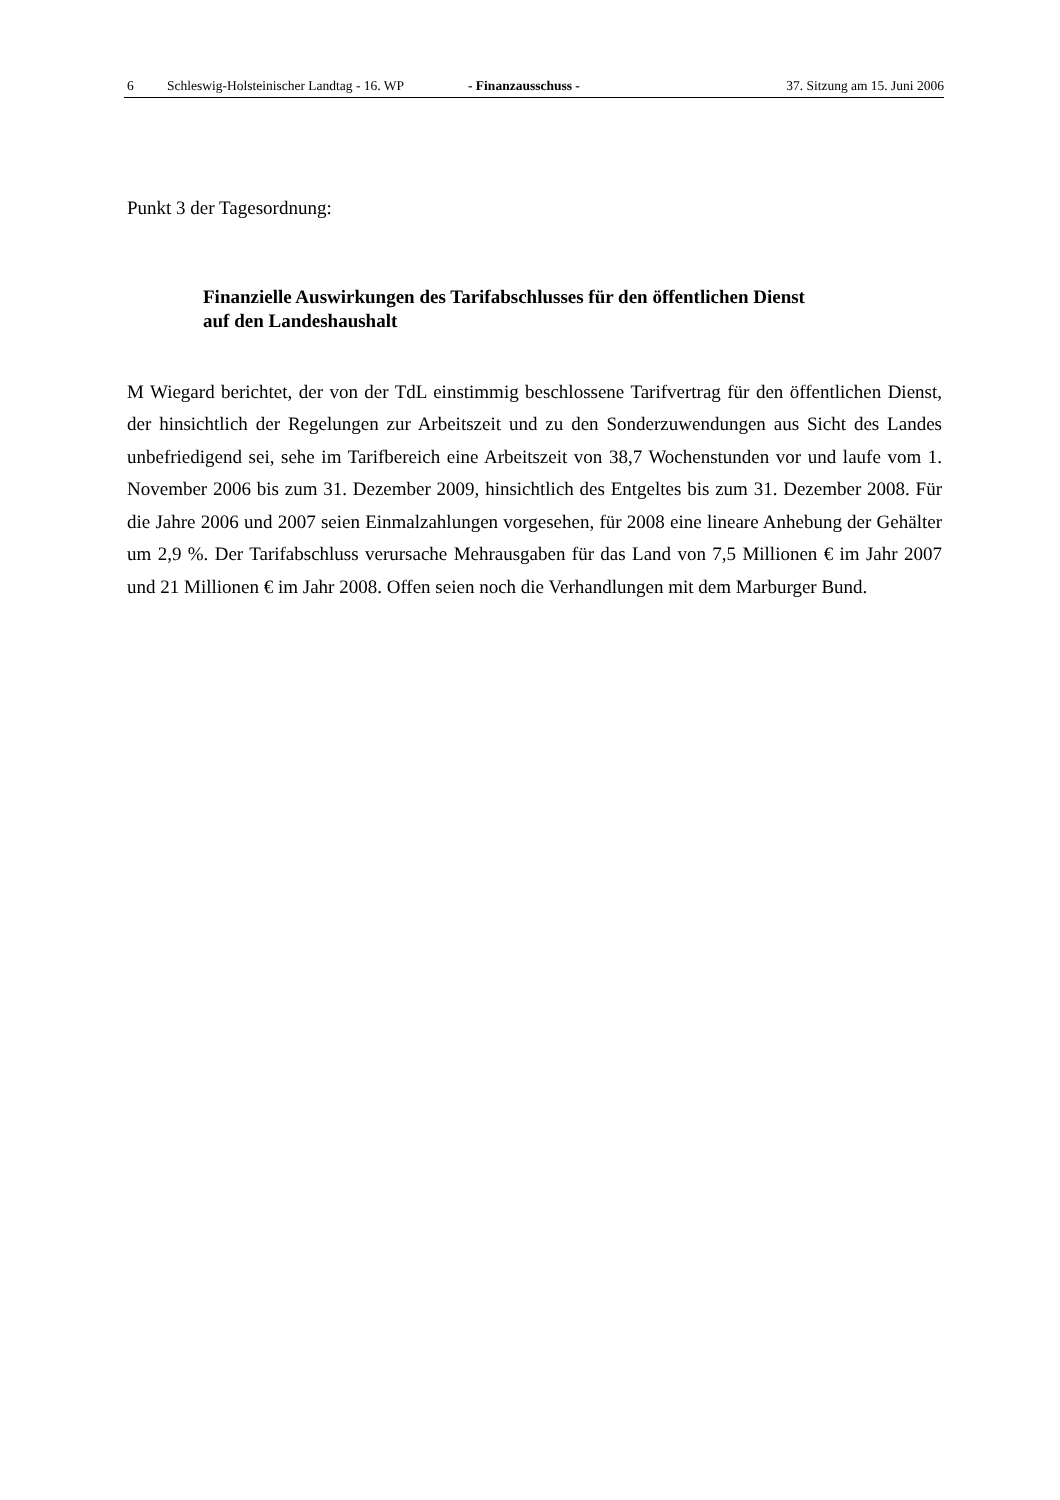6 Schleswig-Holsteinischer Landtag - 16. WP - Finanzausschuss - 37. Sitzung am 15. Juni 2006
Punkt 3 der Tagesordnung:
Finanzielle Auswirkungen des Tarifabschlusses für den öffentlichen Dienst
auf den Landeshaushalt
M Wiegard berichtet, der von der TdL einstimmig beschlossene Tarifvertrag für den öffentlichen Dienst, der hinsichtlich der Regelungen zur Arbeitszeit und zu den Sonderzuwendungen aus Sicht des Landes unbefriedigend sei, sehe im Tarifbereich eine Arbeitszeit von 38,7 Wochenstunden vor und laufe vom 1. November 2006 bis zum 31. Dezember 2009, hinsichtlich des Entgeltes bis zum 31. Dezember 2008. Für die Jahre 2006 und 2007 seien Einmalzahlungen vorgesehen, für 2008 eine lineare Anhebung der Gehälter um 2,9 %. Der Tarifabschluss verursache Mehrausgaben für das Land von 7,5 Millionen € im Jahr 2007 und 21 Millionen € im Jahr 2008. Offen seien noch die Verhandlungen mit dem Marburger Bund.